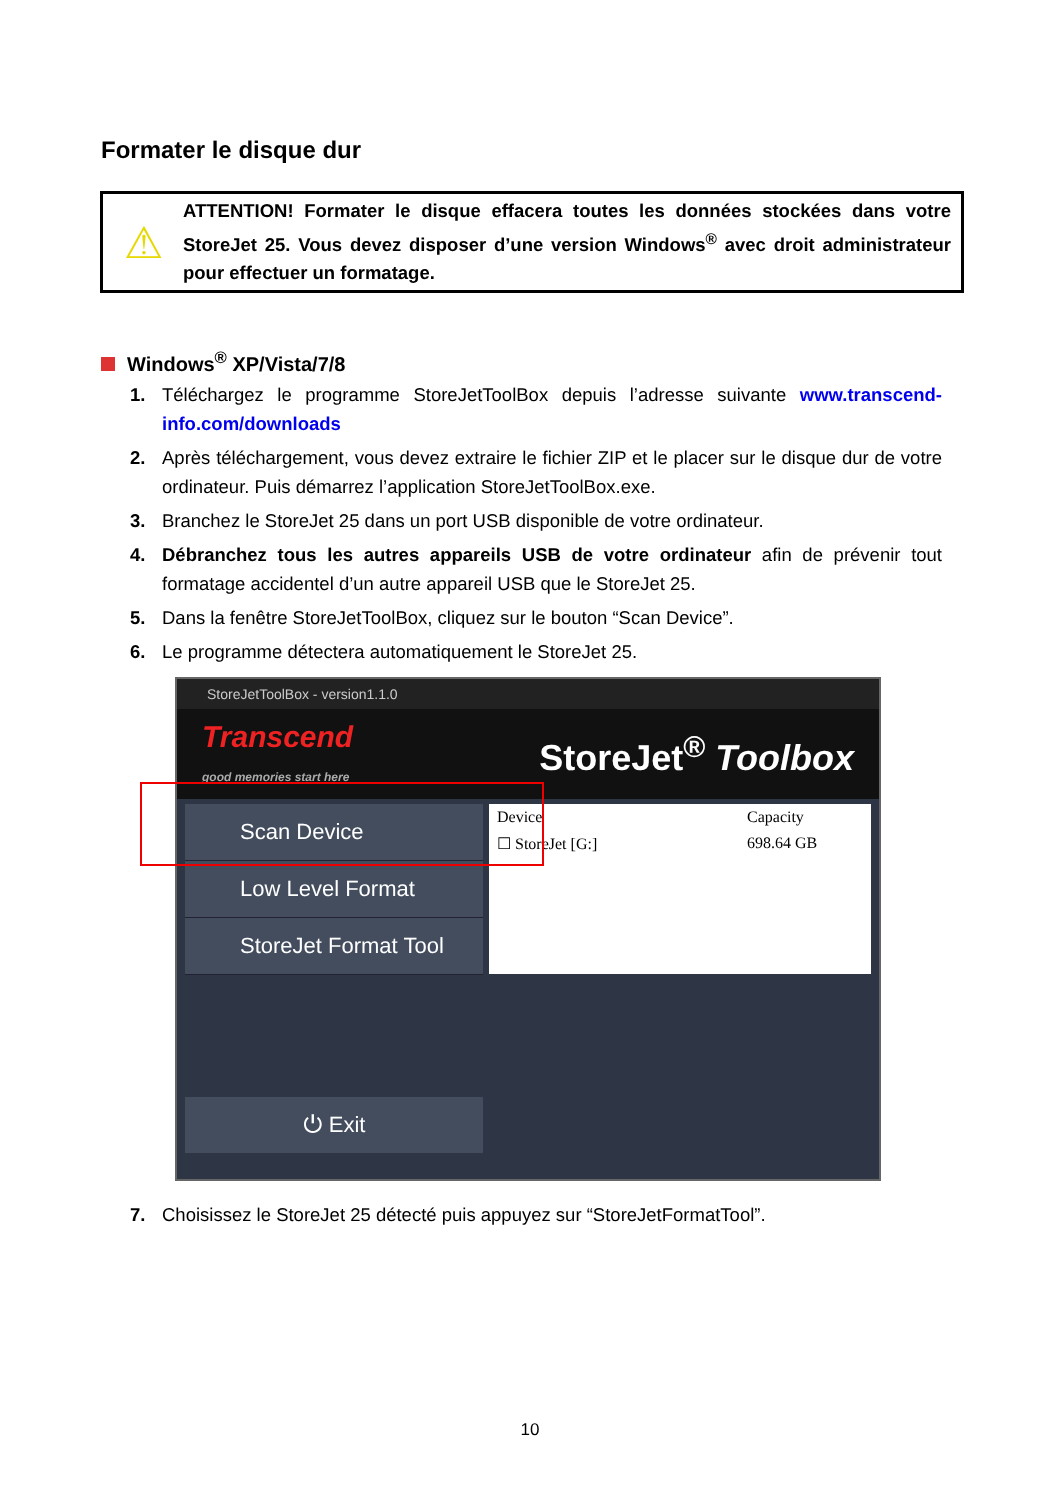Formater le disque dur
⚠
ATTENTION! Formater le disque effacera toutes les données stockées dans votre StoreJet 25. Vous devez disposer d’une version Windows<sup>®</sup> avec droit administrateur pour effectuer un formatage.
Windows<sup>®</sup> XP/Vista/7/8
1. Téléchargez le programme StoreJetToolBox depuis l’adresse suivante www.transcend-info.com/downloads
2. Après téléchargement, vous devez extraire le fichier ZIP et le placer sur le disque dur de votre ordinateur. Puis démarrez l’application StoreJetToolBox.exe.
3. Branchez le StoreJet 25 dans un port USB disponible de votre ordinateur.
4. Débranchez tous les autres appareils USB de votre ordinateur afin de prévenir tout formatage accidentel d’un autre appareil USB que le StoreJet 25.
5. Dans la fenêtre StoreJetToolBox, cliquez sur le bouton “Scan Device”.
6. Le programme détectera automatiquement le StoreJet 25.
StoreJetToolBox - version1.1.0
Transcend
good memories start here
StoreJet<sup>®</sup> Toolbox
Scan Device
Low Level Format
StoreJet Format Tool
Device Capacity
☐ StoreJet [G:] 698.64 GB
⏻ Exit
7. Choisissez le StoreJet 25 détecté puis appuyez sur “StoreJetFormatTool”.
10